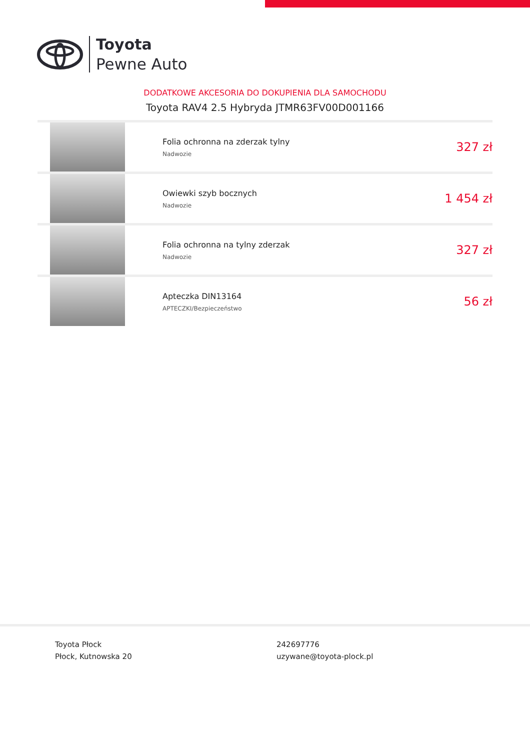Toyota
Pewne Auto
DODATKOWE AKCESORIA DO DOKUPIENIA DLA SAMOCHODU
Toyota RAV4 2.5 Hybryda JTMR63FV00D001166
| | Folia ochronna na zderzak tylny Nadwozie | 327 zł |
| | Owiewki szyb bocznych Nadwozie | 1 454 zł |
| | Folia ochronna na tylny zderzak Nadwozie | 327 zł |
| | Apteczka DIN13164 APTECZKI/Bezpieczeństwo | 56 zł |
Toyota Płock
Płock, Kutnowska 20
242697776
uzywane@toyota-plock.pl